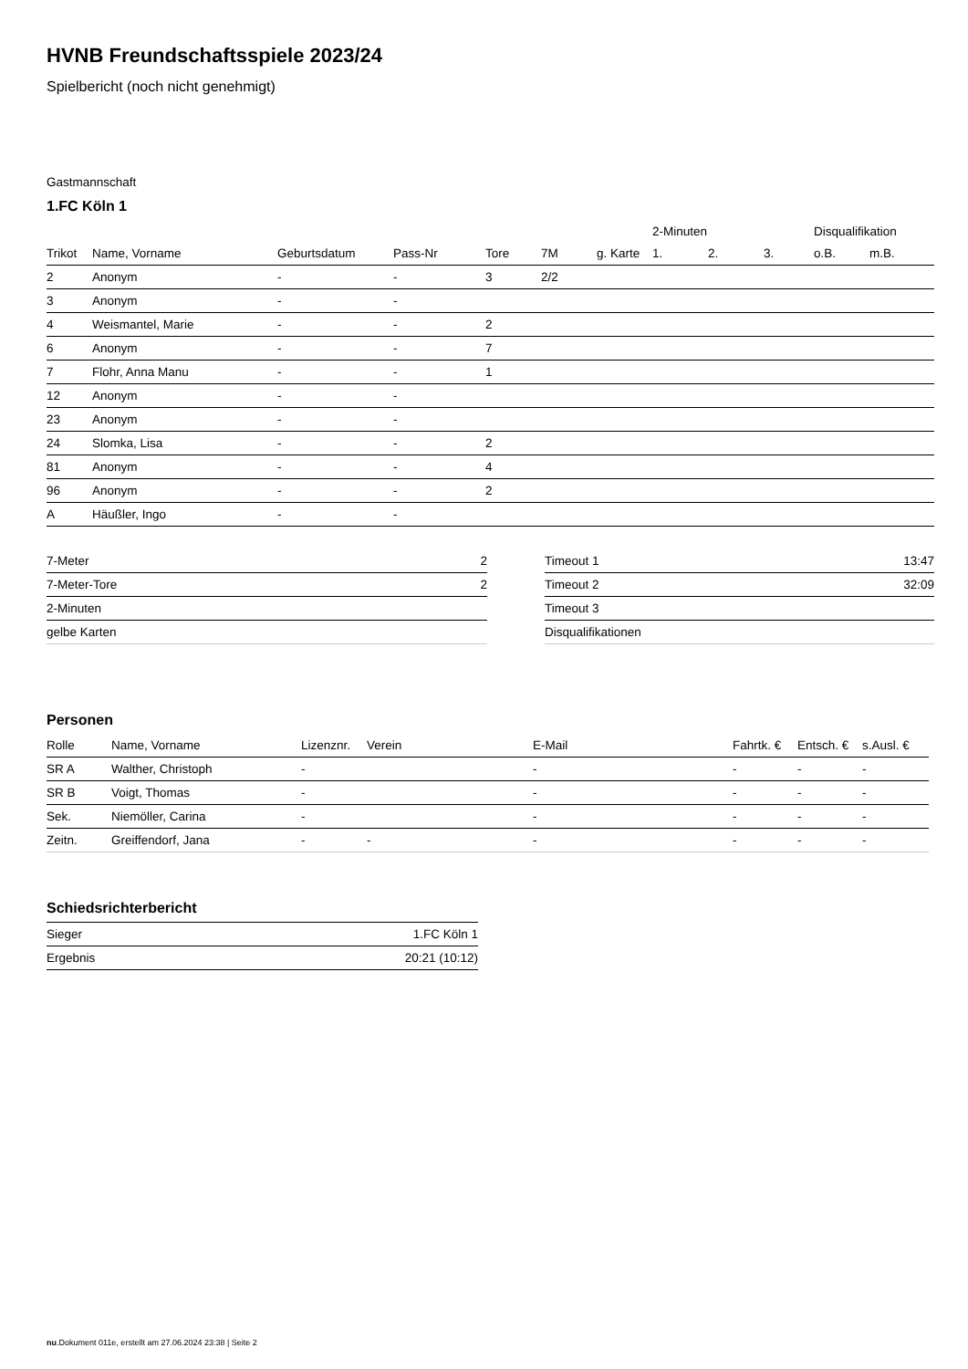HVNB Freundschaftsspiele 2023/24
Spielbericht (noch nicht genehmigt)
Gastmannschaft
1.FC Köln 1
| | | | | | | | 2-Minuten | | | Disqualifikation | |
| --- | --- | --- | --- | --- | --- | --- | --- | --- | --- | --- | --- |
| Trikot | Name, Vorname | Geburtsdatum | Pass-Nr | Tore | 7M | g. Karte | 1. | 2. | 3. | o.B. | m.B. |
| 2 | Anonym | - | - | 3 | 2/2 | | | | | | |
| 3 | Anonym | - | - | | | | | | | | |
| 4 | Weismantel, Marie | - | - | 2 | | | | | | | |
| 6 | Anonym | - | - | 7 | | | | | | | |
| 7 | Flohr, Anna Manu | - | - | 1 | | | | | | | |
| 12 | Anonym | - | - | | | | | | | | |
| 23 | Anonym | - | - | | | | | | | | |
| 24 | Slomka, Lisa | - | - | 2 | | | | | | | |
| 81 | Anonym | - | - | 4 | | | | | | | |
| 96 | Anonym | - | - | 2 | | | | | | | |
| A | Häußler, Ingo | - | - | | | | | | | | |
| 7-Meter | 2 |
| 7-Meter-Tore | 2 |
| 2-Minuten | |
| gelbe Karten | |
| Timeout 1 | 13:47 |
| Timeout 2 | 32:09 |
| Timeout 3 | |
| Disqualifikationen | |
Personen
| Rolle | Name, Vorname | Lizenznr. | Verein | E-Mail | Fahrtk. € | Entsch. € | s.Ausl. € |
| --- | --- | --- | --- | --- | --- | --- | --- |
| SR A | Walther, Christoph | - | | - | - | - | - |
| SR B | Voigt, Thomas | - | | - | - | - | - |
| Sek. | Niemöller, Carina | - | | - | - | - | - |
| Zeitn. | Greiffendorf, Jana | - | - | - | - | - | - |
Schiedsrichterbericht
| Sieger | 1.FC Köln 1 |
| Ergebnis | 20:21 (10:12) |
nu.Dokument 011e, erstellt am 27.06.2024 23:38 | Seite 2